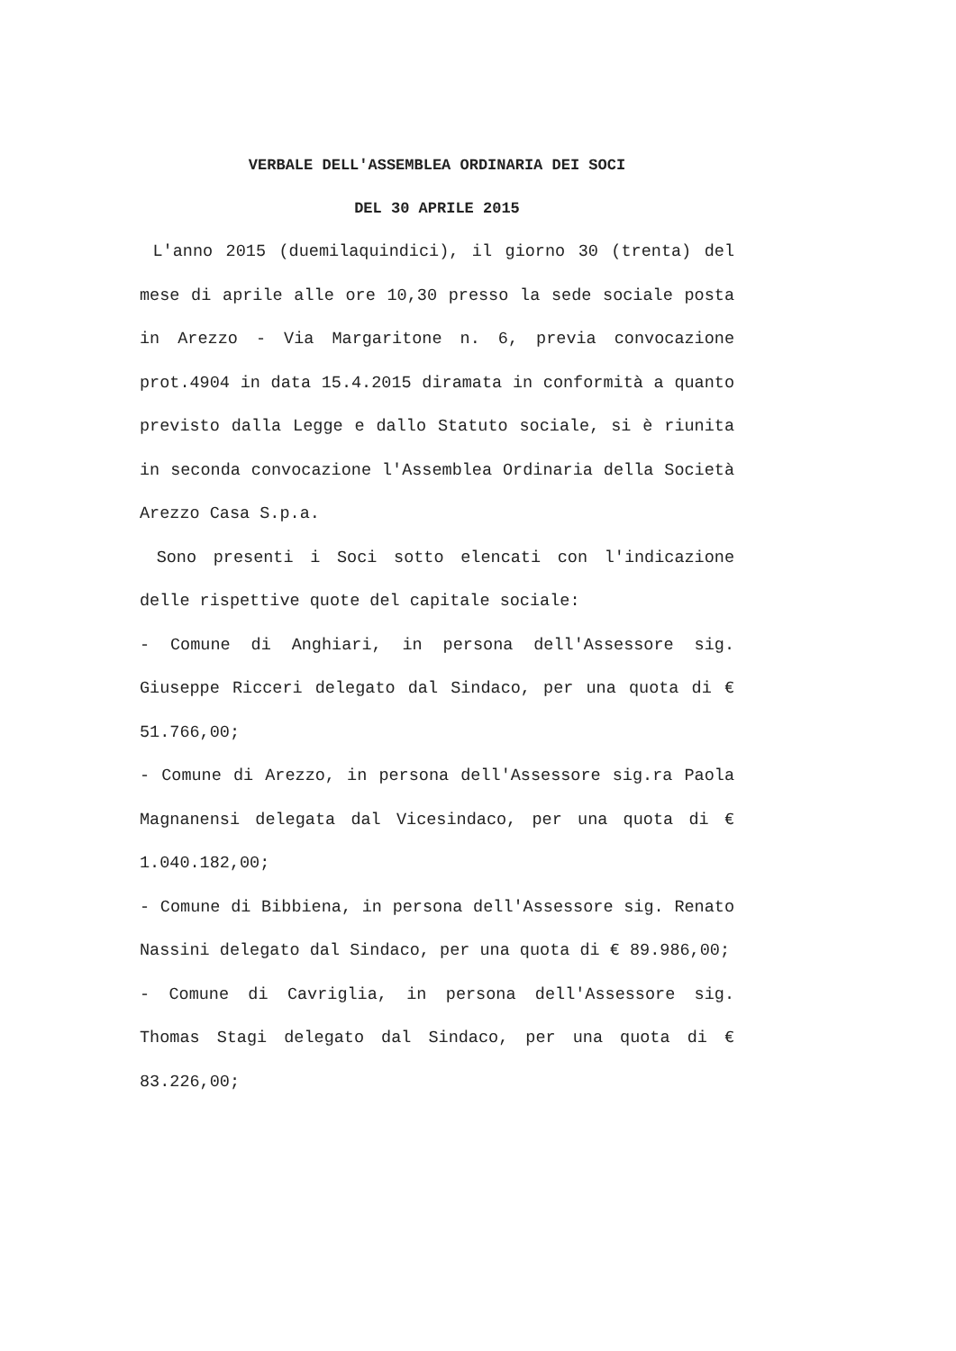VERBALE DELL'ASSEMBLEA ORDINARIA DEI SOCI
DEL 30 APRILE 2015
L'anno 2015 (duemilaquindici), il giorno 30 (trenta) del mese di aprile alle ore 10,30 presso la sede sociale posta in Arezzo - Via Margaritone n. 6, previa convocazione prot.4904 in data 15.4.2015 diramata in conformità a quanto previsto dalla Legge e dallo Statuto sociale, si è riunita in seconda convocazione l'Assemblea Ordinaria della Società Arezzo Casa S.p.a.
Sono presenti i Soci sotto elencati con l'indicazione delle rispettive quote del capitale sociale:
- Comune di Anghiari, in persona dell'Assessore sig. Giuseppe Ricceri delegato dal Sindaco, per una quota di € 51.766,00;
- Comune di Arezzo, in persona dell'Assessore sig.ra Paola Magnanensi delegata dal Vicesindaco, per una quota di € 1.040.182,00;
- Comune di Bibbiena, in persona dell'Assessore sig. Renato Nassini delegato dal Sindaco, per una quota di € 89.986,00;
- Comune di Cavriglia, in persona dell'Assessore sig. Thomas Stagi delegato dal Sindaco, per una quota di € 83.226,00;